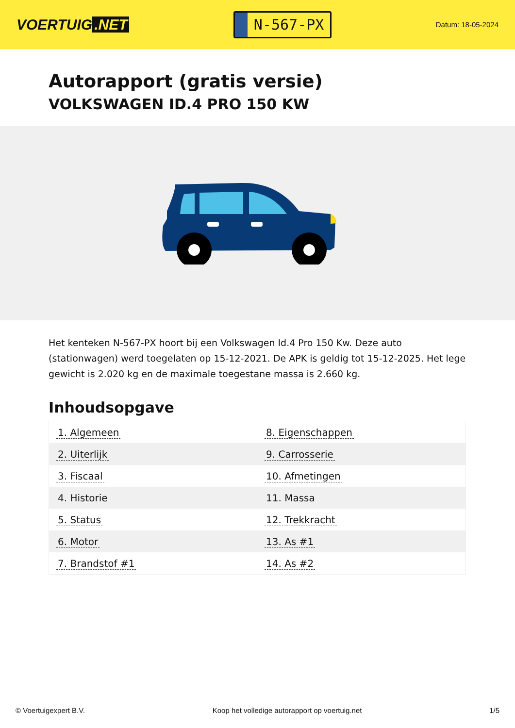VOERTUIG.NET
N-567-PX
Datum: 18-05-2024
Autorapport (gratis versie)
VOLKSWAGEN ID.4 PRO 150 KW
Het kenteken N-567-PX hoort bij een Volkswagen Id.4 Pro 150 Kw. Deze auto (stationwagen) werd toegelaten op 15-12-2021. De APK is geldig tot 15-12-2025. Het lege gewicht is 2.020 kg en de maximale toegestane massa is 2.660 kg.
Inhoudsopgave
| 1. Algemeen | 8. Eigenschappen |
| 2. Uiterlijk | 9. Carrosserie |
| 3. Fiscaal | 10. Afmetingen |
| 4. Historie | 11. Massa |
| 5. Status | 12. Trekkracht |
| 6. Motor | 13. As #1 |
| 7. Brandstof #1 | 14. As #2 |
© Voertuigexpert B.V. Koop het volledige autorapport op voertuig.net 1/5